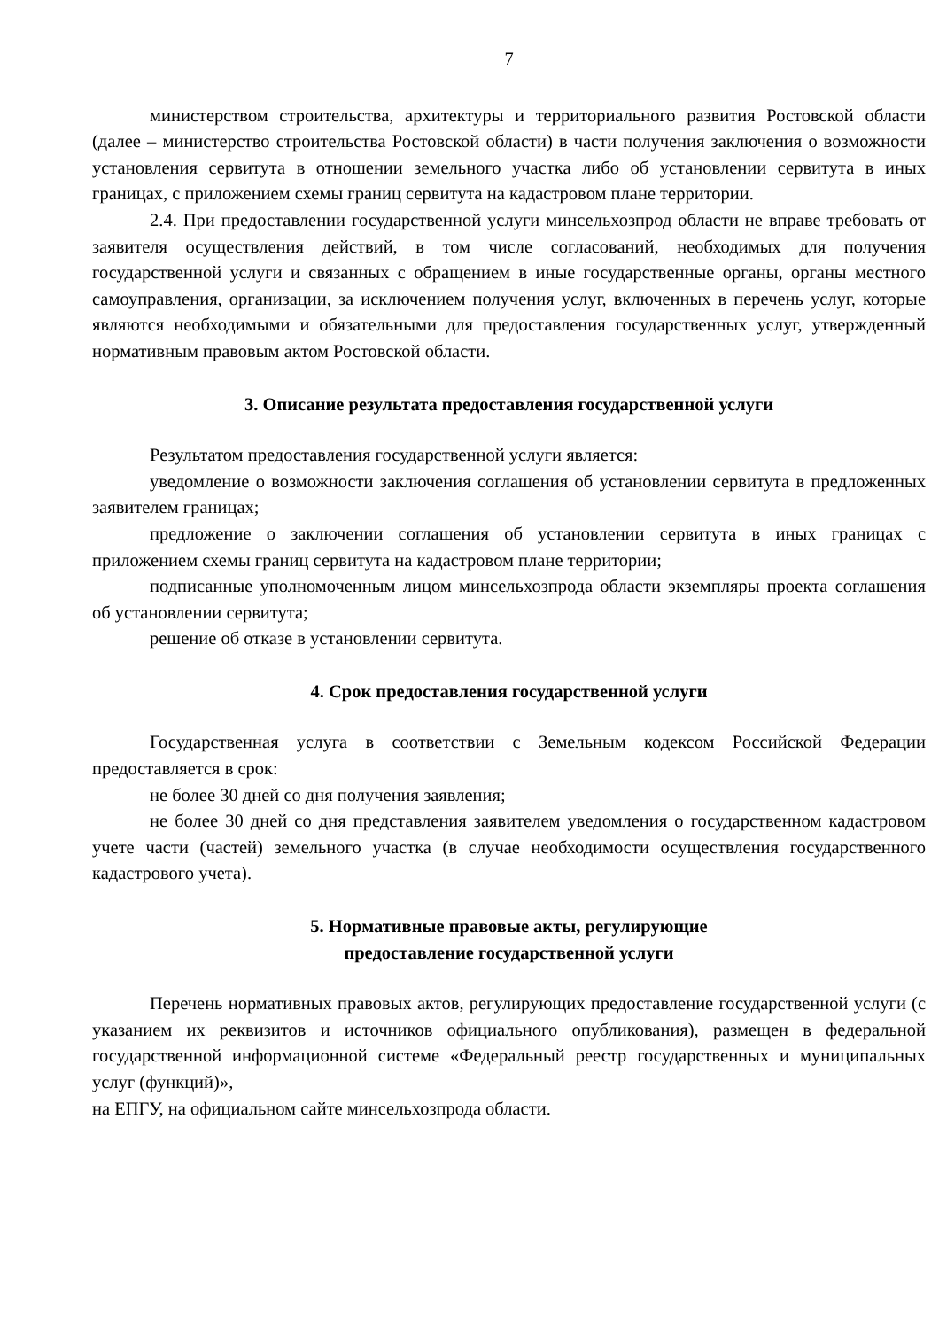7
министерством строительства, архитектуры и территориального развития Ростовской области (далее – министерство строительства Ростовской области) в части получения заключения о возможности установления сервитута в отношении земельного участка либо об установлении сервитута в иных границах, с приложением схемы границ сервитута на кадастровом плане территории.
2.4. При предоставлении государственной услуги минсельхозпрод области не вправе требовать от заявителя осуществления действий, в том числе согласований, необходимых для получения государственной услуги и связанных с обращением в иные государственные органы, органы местного самоуправления, организации, за исключением получения услуг, включенных в перечень услуг, которые являются необходимыми и обязательными для предоставления государственных услуг, утвержденный нормативным правовым актом Ростовской области.
3. Описание результата предоставления государственной услуги
Результатом предоставления государственной услуги является:
уведомление о возможности заключения соглашения об установлении сервитута в предложенных заявителем границах;
предложение о заключении соглашения об установлении сервитута в иных границах с приложением схемы границ сервитута на кадастровом плане территории;
подписанные уполномоченным лицом минсельхозпрода области экземпляры проекта соглашения об установлении сервитута;
решение об отказе в установлении сервитута.
4. Срок предоставления государственной услуги
Государственная услуга в соответствии с Земельным кодексом Российской Федерации предоставляется в срок:
не более 30 дней со дня получения заявления;
не более 30 дней со дня представления заявителем уведомления о государственном кадастровом учете части (частей) земельного участка (в случае необходимости осуществления государственного кадастрового учета).
5. Нормативные правовые акты, регулирующие
предоставление государственной услуги
Перечень нормативных правовых актов, регулирующих предоставление государственной услуги (с указанием их реквизитов и источников официального опубликования), размещен в федеральной государственной информационной системе «Федеральный реестр государственных и муниципальных услуг (функций)»,
на ЕПГУ, на официальном сайте минсельхозпрода области.